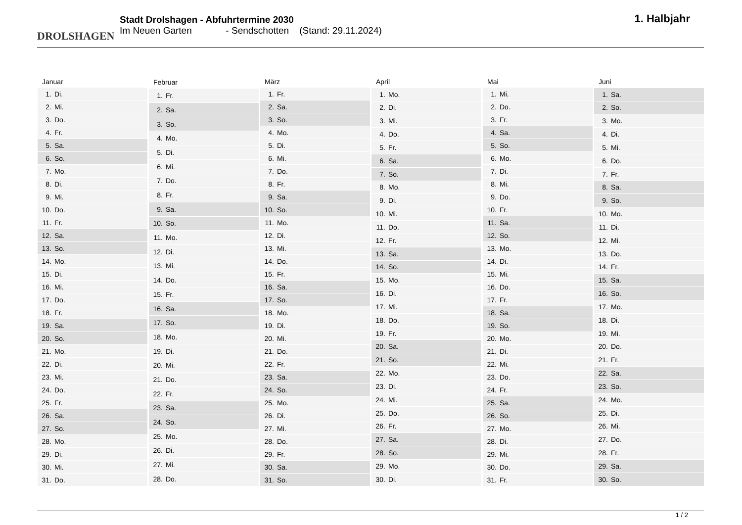DROLSHAGEN
Stadt Drolshagen - Abfuhrtermine 2030
Im Neuen Garten - Sendschotten (Stand: 29.11.2024)
1. Halbjahr
| Januar |
| --- |
| 1. Di. |
| 2. Mi. |
| 3. Do. |
| 4. Fr. |
| 5. Sa. |
| 6. So. |
| 7. Mo. |
| 8. Di. |
| 9. Mi. |
| 10. Do. |
| 11. Fr. |
| 12. Sa. |
| 13. So. |
| 14. Mo. |
| 15. Di. |
| 16. Mi. |
| 17. Do. |
| 18. Fr. |
| 19. Sa. |
| 20. So. |
| 21. Mo. |
| 22. Di. |
| 23. Mi. |
| 24. Do. |
| 25. Fr. |
| 26. Sa. |
| 27. So. |
| 28. Mo. |
| 29. Di. |
| 30. Mi. |
| 31. Do. |
| Februar |
| --- |
| 1. Fr. |
| 2. Sa. |
| 3. So. |
| 4. Mo. |
| 5. Di. |
| 6. Mi. |
| 7. Do. |
| 8. Fr. |
| 9. Sa. |
| 10. So. |
| 11. Mo. |
| 12. Di. |
| 13. Mi. |
| 14. Do. |
| 15. Fr. |
| 16. Sa. |
| 17. So. |
| 18. Mo. |
| 19. Di. |
| 20. Mi. |
| 21. Do. |
| 22. Fr. |
| 23. Sa. |
| 24. So. |
| 25. Mo. |
| 26. Di. |
| 27. Mi. |
| 28. Do. |
| März |
| --- |
| 1. Fr. |
| 2. Sa. |
| 3. So. |
| 4. Mo. |
| 5. Di. |
| 6. Mi. |
| 7. Do. |
| 8. Fr. |
| 9. Sa. |
| 10. So. |
| 11. Mo. |
| 12. Di. |
| 13. Mi. |
| 14. Do. |
| 15. Fr. |
| 16. Sa. |
| 17. So. |
| 18. Mo. |
| 19. Di. |
| 20. Mi. |
| 21. Do. |
| 22. Fr. |
| 23. Sa. |
| 24. So. |
| 25. Mo. |
| 26. Di. |
| 27. Mi. |
| 28. Do. |
| 29. Fr. |
| 30. Sa. |
| 31. So. |
| April |
| --- |
| 1. Mo. |
| 2. Di. |
| 3. Mi. |
| 4. Do. |
| 5. Fr. |
| 6. Sa. |
| 7. So. |
| 8. Mo. |
| 9. Di. |
| 10. Mi. |
| 11. Do. |
| 12. Fr. |
| 13. Sa. |
| 14. So. |
| 15. Mo. |
| 16. Di. |
| 17. Mi. |
| 18. Do. |
| 19. Fr. |
| 20. Sa. |
| 21. So. |
| 22. Mo. |
| 23. Di. |
| 24. Mi. |
| 25. Do. |
| 26. Fr. |
| 27. Sa. |
| 28. So. |
| 29. Mo. |
| 30. Di. |
| Mai |
| --- |
| 1. Mi. |
| 2. Do. |
| 3. Fr. |
| 4. Sa. |
| 5. So. |
| 6. Mo. |
| 7. Di. |
| 8. Mi. |
| 9. Do. |
| 10. Fr. |
| 11. Sa. |
| 12. So. |
| 13. Mo. |
| 14. Di. |
| 15. Mi. |
| 16. Do. |
| 17. Fr. |
| 18. Sa. |
| 19. So. |
| 20. Mo. |
| 21. Di. |
| 22. Mi. |
| 23. Do. |
| 24. Fr. |
| 25. Sa. |
| 26. So. |
| 27. Mo. |
| 28. Di. |
| 29. Mi. |
| 30. Do. |
| 31. Fr. |
| Juni |
| --- |
| 1. Sa. |
| 2. So. |
| 3. Mo. |
| 4. Di. |
| 5. Mi. |
| 6. Do. |
| 7. Fr. |
| 8. Sa. |
| 9. So. |
| 10. Mo. |
| 11. Di. |
| 12. Mi. |
| 13. Do. |
| 14. Fr. |
| 15. Sa. |
| 16. So. |
| 17. Mo. |
| 18. Di. |
| 19. Mi. |
| 20. Do. |
| 21. Fr. |
| 22. Sa. |
| 23. So. |
| 24. Mo. |
| 25. Di. |
| 26. Mi. |
| 27. Do. |
| 28. Fr. |
| 29. Sa. |
| 30. So. |
1 / 2